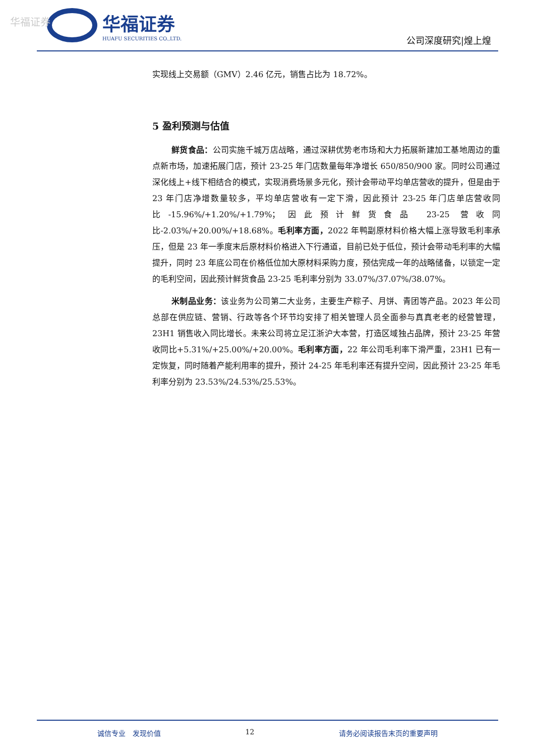华福证券
华福证券
HUAFU SECURITIES CO.,LTD.
公司深度研究|煌上煌
实现线上交易额（GMV）2.46 亿元，销售占比为 18.72%。
5 盈利预测与估值
鲜货食品：公司实施千城万店战略，通过深耕优势老市场和大力拓展新建加工基地周边的重点新市场，加速拓展门店，预计 23-25 年门店数量每年净增长 650/850/900 家。同时公司通过深化线上+线下相结合的模式，实现消费场景多元化，预计会带动平均单店营收的提升，但是由于 23 年门店净增数量较多，平均单店营收有一定下滑，因此预计 23-25 年门店单店营收同比-15.96%/+1.20%/+1.79%；因此预计鲜货食品 23-25 营收同比-2.03%/+20.00%/+18.68%。毛利率方面，2022 年鸭副原材料价格大幅上涨导致毛利率承压，但是 23 年一季度末后原材料价格进入下行通道，目前已处于低位，预计会带动毛利率的大幅提升，同时 23 年底公司在价格低位加大原材料采购力度，预估完成一年的战略储备，以锁定一定的毛利空间，因此预计鲜货食品 23-25 毛利率分别为 33.07%/37.07%/38.07%。
米制品业务：该业务为公司第二大业务，主要生产粽子、月饼、青团等产品。2023 年公司总部在供应链、营销、行政等各个环节均安排了相关管理人员全面参与真真老老的经营管理，23H1 销售收入同比增长。未来公司将立足江浙沪大本营，打造区域独占品牌，预计 23-25 年营收同比+5.31%/+25.00%/+20.00%。毛利率方面，22 年公司毛利率下滑严重，23H1 已有一定恢复，同时随着产能利用率的提升，预计 24-25 年毛利率还有提升空间，因此预计 23-25 年毛利率分别为 23.53%/24.53%/25.53%。
诚信专业　发现价值 12 请务必阅读报告末页的重要声明